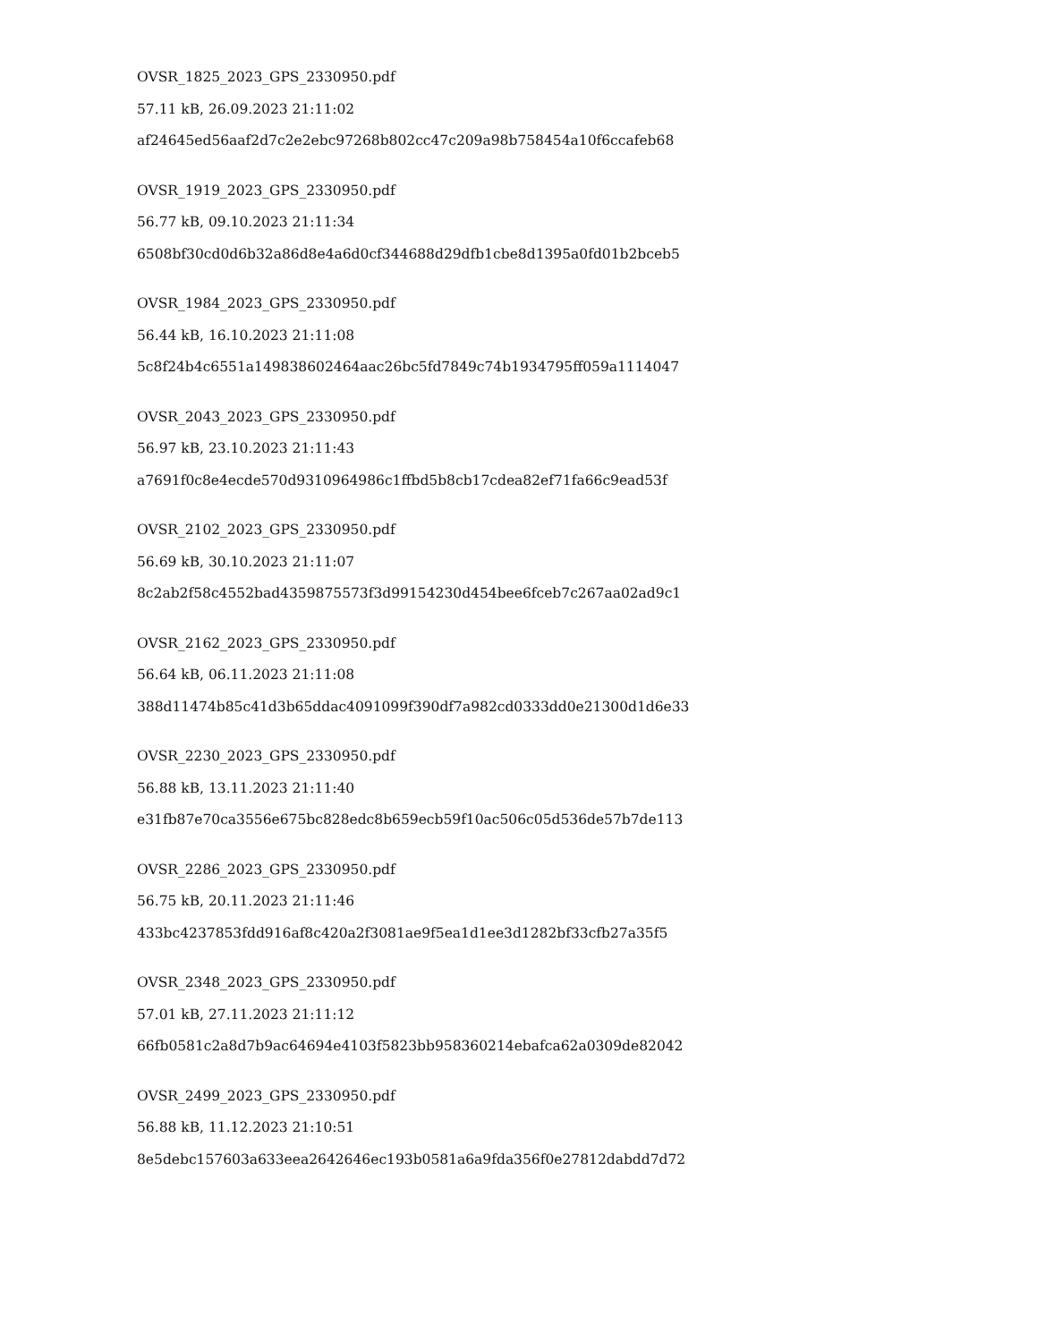OVSR_1825_2023_GPS_2330950.pdf
57.11 kB, 26.09.2023 21:11:02
af24645ed56aaf2d7c2e2ebc97268b802cc47c209a98b758454a10f6ccafeb68
OVSR_1919_2023_GPS_2330950.pdf
56.77 kB, 09.10.2023 21:11:34
6508bf30cd0d6b32a86d8e4a6d0cf344688d29dfb1cbe8d1395a0fd01b2bceb5
OVSR_1984_2023_GPS_2330950.pdf
56.44 kB, 16.10.2023 21:11:08
5c8f24b4c6551a149838602464aac26bc5fd7849c74b1934795ff059a1114047
OVSR_2043_2023_GPS_2330950.pdf
56.97 kB, 23.10.2023 21:11:43
a7691f0c8e4ecde570d9310964986c1ffbd5b8cb17cdea82ef71fa66c9ead53f
OVSR_2102_2023_GPS_2330950.pdf
56.69 kB, 30.10.2023 21:11:07
8c2ab2f58c4552bad4359875573f3d99154230d454bee6fceb7c267aa02ad9c1
OVSR_2162_2023_GPS_2330950.pdf
56.64 kB, 06.11.2023 21:11:08
388d11474b85c41d3b65ddac4091099f390df7a982cd0333dd0e21300d1d6e33
OVSR_2230_2023_GPS_2330950.pdf
56.88 kB, 13.11.2023 21:11:40
e31fb87e70ca3556e675bc828edc8b659ecb59f10ac506c05d536de57b7de113
OVSR_2286_2023_GPS_2330950.pdf
56.75 kB, 20.11.2023 21:11:46
433bc4237853fdd916af8c420a2f3081ae9f5ea1d1ee3d1282bf33cfb27a35f5
OVSR_2348_2023_GPS_2330950.pdf
57.01 kB, 27.11.2023 21:11:12
66fb0581c2a8d7b9ac64694e4103f5823bb958360214ebafca62a0309de82042
OVSR_2499_2023_GPS_2330950.pdf
56.88 kB, 11.12.2023 21:10:51
8e5debc157603a633eea2642646ec193b0581a6a9fda356f0e27812dabdd7d72